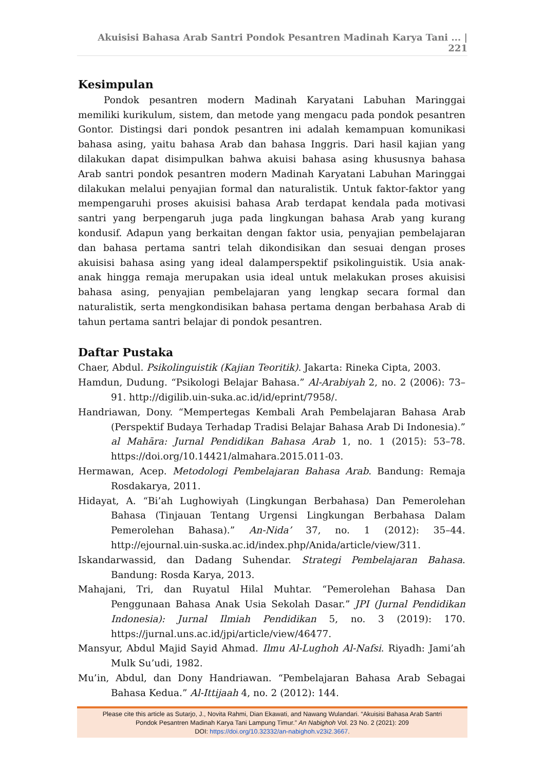Akuisisi Bahasa Arab Santri Pondok Pesantren Madinah Karya Tani ... | 221
Kesimpulan
Pondok pesantren modern Madinah Karyatani Labuhan Maringgai memiliki kurikulum, sistem, dan metode yang mengacu pada pondok pesantren Gontor. Distingsi dari pondok pesantren ini adalah kemampuan komunikasi bahasa asing, yaitu bahasa Arab dan bahasa Inggris. Dari hasil kajian yang dilakukan dapat disimpulkan bahwa akuisi bahasa asing khususnya bahasa Arab santri pondok pesantren modern Madinah Karyatani Labuhan Maringgai dilakukan melalui penyajian formal dan naturalistik. Untuk faktor-faktor yang mempengaruhi proses akuisisi bahasa Arab terdapat kendala pada motivasi santri yang berpengaruh juga pada lingkungan bahasa Arab yang kurang kondusif. Adapun yang berkaitan dengan faktor usia, penyajian pembelajaran dan bahasa pertama santri telah dikondisikan dan sesuai dengan proses akuisisi bahasa asing yang ideal dalamperspektif psikolinguistik. Usia anak-anak hingga remaja merupakan usia ideal untuk melakukan proses akuisisi bahasa asing, penyajian pembelajaran yang lengkap secara formal dan naturalistik, serta mengkondisikan bahasa pertama dengan berbahasa Arab di tahun pertama santri belajar di pondok pesantren.
Daftar Pustaka
Chaer, Abdul. Psikolinguistik (Kajian Teoritik). Jakarta: Rineka Cipta, 2003.
Hamdun, Dudung. “Psikologi Belajar Bahasa.” Al-Arabiyah 2, no. 2 (2006): 73–91. http://digilib.uin-suka.ac.id/id/eprint/7958/.
Handriawan, Dony. “Mempertegas Kembali Arah Pembelajaran Bahasa Arab (Perspektif Budaya Terhadap Tradisi Belajar Bahasa Arab Di Indonesia).” al Mahāra: Jurnal Pendidikan Bahasa Arab 1, no. 1 (2015): 53–78. https://doi.org/10.14421/almahara.2015.011-03.
Hermawan, Acep. Metodologi Pembelajaran Bahasa Arab. Bandung: Remaja Rosdakarya, 2011.
Hidayat, A. “Bi’ah Lughowiyah (Lingkungan Berbahasa) Dan Pemerolehan Bahasa (Tinjauan Tentang Urgensi Lingkungan Berbahasa Dalam Pemerolehan Bahasa).” An-Nida’ 37, no. 1 (2012): 35–44. http://ejournal.uin-suska.ac.id/index.php/Anida/article/view/311.
Iskandarwassid, dan Dadang Suhendar. Strategi Pembelajaran Bahasa. Bandung: Rosda Karya, 2013.
Mahajani, Tri, dan Ruyatul Hilal Muhtar. “Pemerolehan Bahasa Dan Penggunaan Bahasa Anak Usia Sekolah Dasar.” JPI (Jurnal Pendidikan Indonesia): Jurnal Ilmiah Pendidikan 5, no. 3 (2019): 170. https://jurnal.uns.ac.id/jpi/article/view/46477.
Mansyur, Abdul Majid Sayid Ahmad. Ilmu Al-Lughoh Al-Nafsi. Riyadh: Jami’ah Mulk Su’udi, 1982.
Mu’in, Abdul, dan Dony Handriawan. “Pembelajaran Bahasa Arab Sebagai Bahasa Kedua.” Al-Ittijaah 4, no. 2 (2012): 144.
Please cite this article as Sutarjo, J., Novita Rahmi, Dian Ekawati, and Nawang Wulandari. “Akuisisi Bahasa Arab Santri
Pondok Pesantren Madinah Karya Tani Lampung Timur.” An Nabighoh Vol. 23 No. 2 (2021): 209
DOI: https://doi.org/10.32332/an-nabighoh.v23i2.3667.